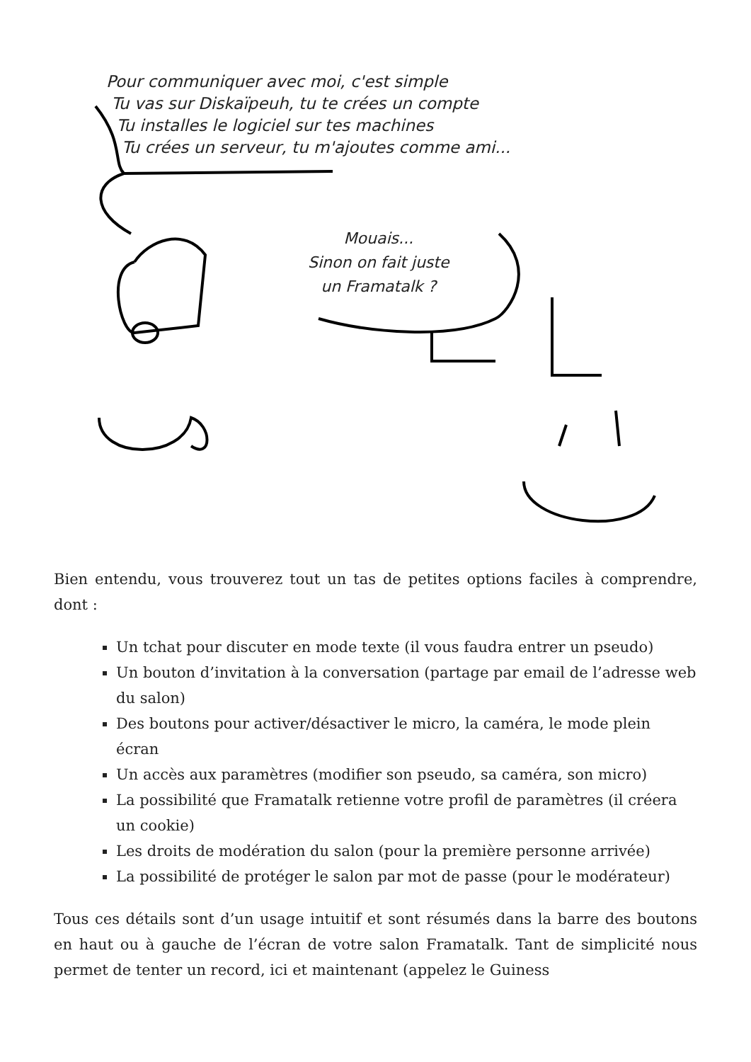Pour communiquer avec moi, c'est simple
Tu vas sur Diskaïpeuh, tu te crées un compte
Tu installes le logiciel sur tes machines
Tu crées un serveur, tu m'ajoutes comme ami...
Mouais...
Sinon on fait juste
un Framatalk ?
Bien entendu, vous trouverez tout un tas de petites options faciles à comprendre, dont :
Un tchat pour discuter en mode texte (il vous faudra entrer un pseudo)
Un bouton d’invitation à la conversation (partage par email de l’adresse web du salon)
Des boutons pour activer/désactiver le micro, la caméra, le mode plein écran
Un accès aux paramètres (modifier son pseudo, sa caméra, son micro)
La possibilité que Framatalk retienne votre profil de paramètres (il créera un cookie)
Les droits de modération du salon (pour la première personne arrivée)
La possibilité de protéger le salon par mot de passe (pour le modérateur)
Tous ces détails sont d’un usage intuitif et sont résumés dans la barre des boutons en haut ou à gauche de l’écran de votre salon Framatalk. Tant de simplicité nous permet de tenter un record, ici et maintenant (appelez le Guiness